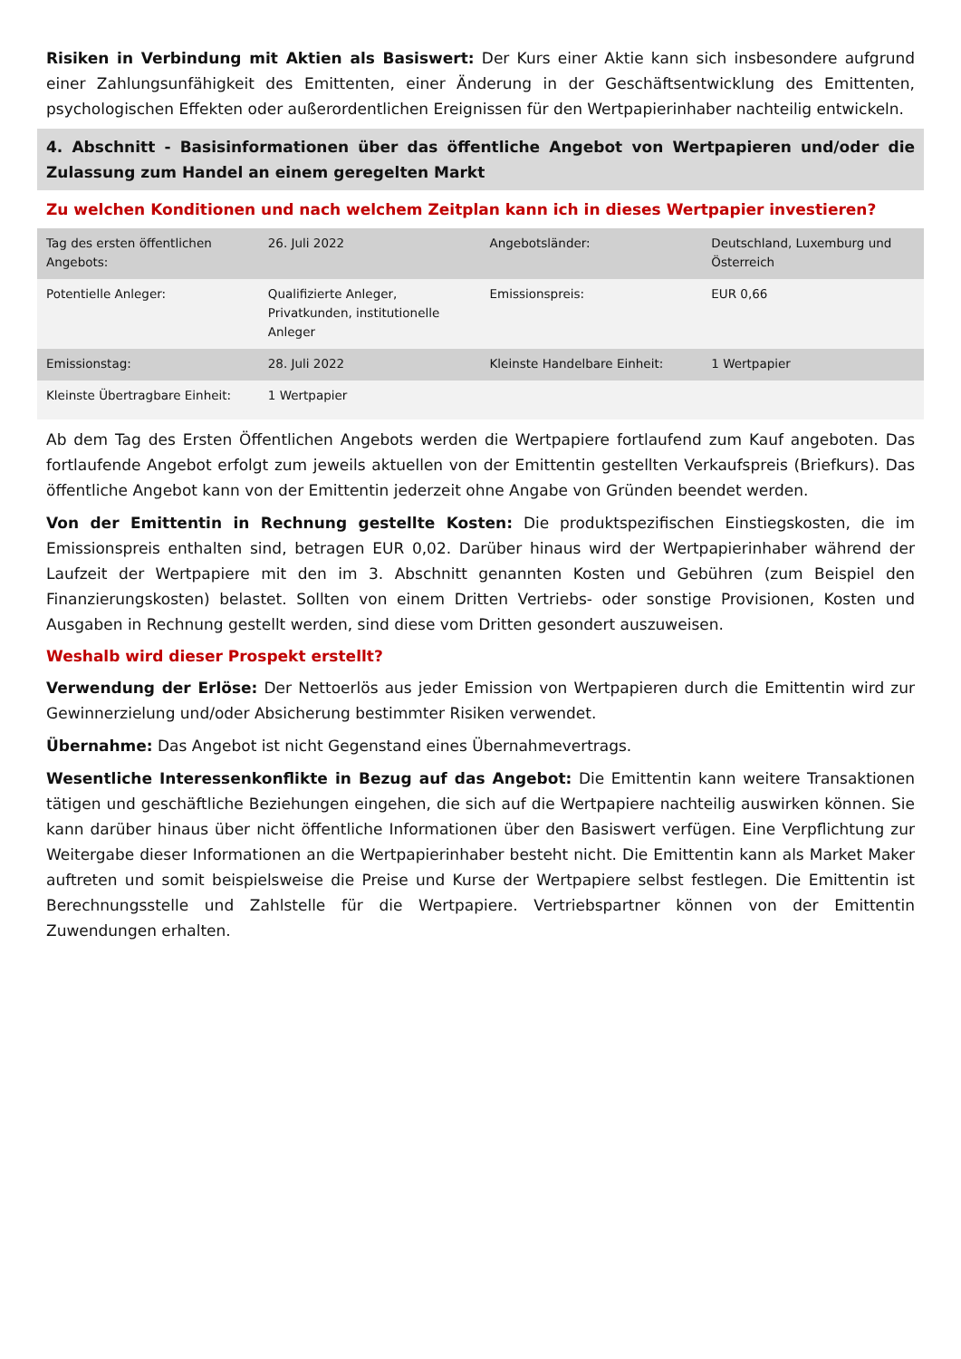Risiken in Verbindung mit Aktien als Basiswert: Der Kurs einer Aktie kann sich insbesondere aufgrund einer Zahlungsunfähigkeit des Emittenten, einer Änderung in der Geschäftsentwicklung des Emittenten, psychologischen Effekten oder außerordentlichen Ereignissen für den Wertpapierinhaber nachteilig entwickeln.
4. Abschnitt - Basisinformationen über das öffentliche Angebot von Wertpapieren und/oder die Zulassung zum Handel an einem geregelten Markt
Zu welchen Konditionen und nach welchem Zeitplan kann ich in dieses Wertpapier investieren?
| Tag des ersten öffentlichen Angebots: | 26. Juli 2022 | Angebotsländer: | Deutschland, Luxemburg und Österreich |
| Potentielle Anleger: | Qualifizierte Anleger, Privatkunden, institutionelle Anleger | Emissionspreis: | EUR 0,66 |
| Emissionstag: | 28. Juli 2022 | Kleinste Handelbare Einheit: | 1 Wertpapier |
| Kleinste Übertragbare Einheit: | 1 Wertpapier | | |
Ab dem Tag des Ersten Öffentlichen Angebots werden die Wertpapiere fortlaufend zum Kauf angeboten. Das fortlaufende Angebot erfolgt zum jeweils aktuellen von der Emittentin gestellten Verkaufspreis (Briefkurs). Das öffentliche Angebot kann von der Emittentin jederzeit ohne Angabe von Gründen beendet werden.
Von der Emittentin in Rechnung gestellte Kosten: Die produktspezifischen Einstiegskosten, die im Emissionspreis enthalten sind, betragen EUR 0,02. Darüber hinaus wird der Wertpapierinhaber während der Laufzeit der Wertpapiere mit den im 3. Abschnitt genannten Kosten und Gebühren (zum Beispiel den Finanzierungskosten) belastet. Sollten von einem Dritten Vertriebs- oder sonstige Provisionen, Kosten und Ausgaben in Rechnung gestellt werden, sind diese vom Dritten gesondert auszuweisen.
Weshalb wird dieser Prospekt erstellt?
Verwendung der Erlöse: Der Nettoerlös aus jeder Emission von Wertpapieren durch die Emittentin wird zur Gewinnerzielung und/oder Absicherung bestimmter Risiken verwendet.
Übernahme: Das Angebot ist nicht Gegenstand eines Übernahmevertrags.
Wesentliche Interessenkonflikte in Bezug auf das Angebot: Die Emittentin kann weitere Transaktionen tätigen und geschäftliche Beziehungen eingehen, die sich auf die Wertpapiere nachteilig auswirken können. Sie kann darüber hinaus über nicht öffentliche Informationen über den Basiswert verfügen. Eine Verpflichtung zur Weitergabe dieser Informationen an die Wertpapierinhaber besteht nicht. Die Emittentin kann als Market Maker auftreten und somit beispielsweise die Preise und Kurse der Wertpapiere selbst festlegen. Die Emittentin ist Berechnungsstelle und Zahlstelle für die Wertpapiere. Vertriebspartner können von der Emittentin Zuwendungen erhalten.